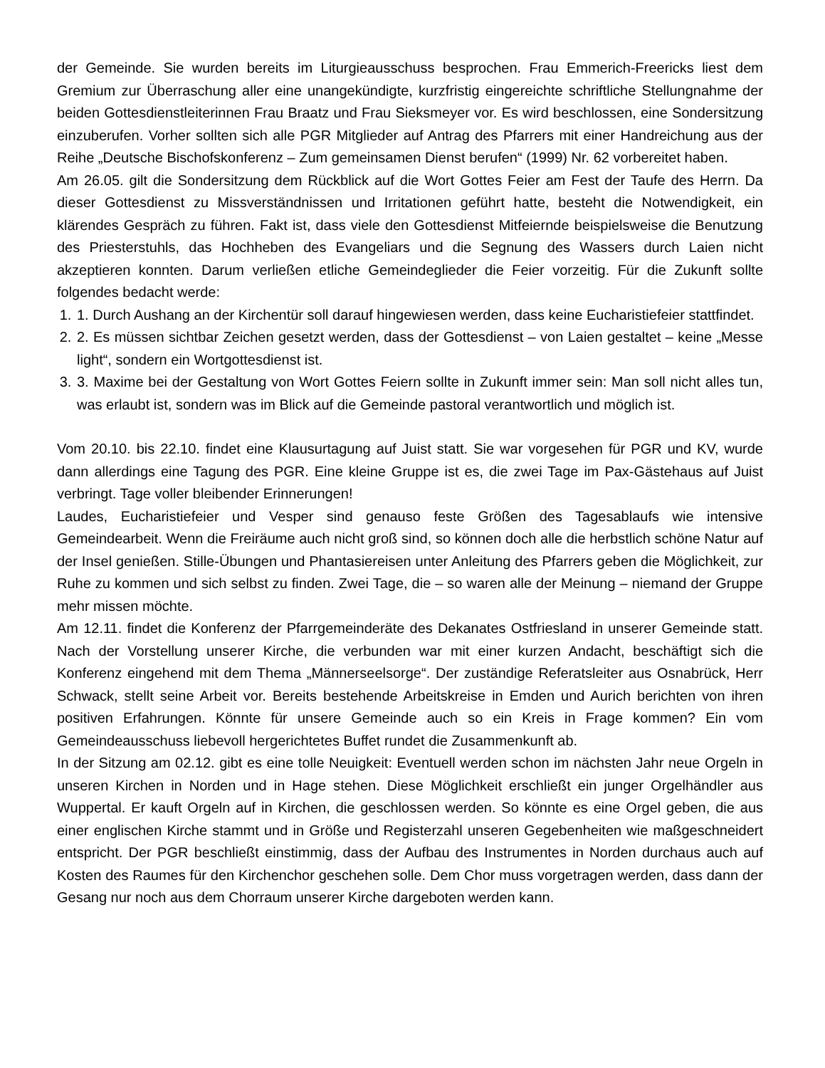der Gemeinde. Sie wurden bereits im Liturgieausschuss besprochen. Frau Emmerich-Freericks liest dem Gremium zur Überraschung aller eine unangekündigte, kurzfristig eingereichte schriftliche Stellungnahme der beiden Gottesdienstleiterinnen Frau Braatz und Frau Sieksmeyer vor. Es wird beschlossen, eine Sondersitzung einzuberufen. Vorher sollten sich alle PGR Mitglieder auf Antrag des Pfarrers mit einer Handreichung aus der Reihe „Deutsche Bischofskonferenz – Zum gemeinsamen Dienst berufen“ (1999) Nr. 62 vorbereitet haben.
Am 26.05. gilt die Sondersitzung dem Rückblick auf die Wort Gottes Feier am Fest der Taufe des Herrn. Da dieser Gottesdienst zu Missverständnissen und Irritationen geführt hatte, besteht die Notwendigkeit, ein klärendes Gespräch zu führen. Fakt ist, dass viele den Gottesdienst Mitfeiernde beispielsweise die Benutzung des Priesterstuhls, das Hochheben des Evangeliars und die Segnung des Wassers durch Laien nicht akzeptieren konnten. Darum verließen etliche Gemeindeglieder die Feier vorzeitig. Für die Zukunft sollte folgendes bedacht werde:
1. 1. Durch Aushang an der Kirchentür soll darauf hingewiesen werden, dass keine Eucharistiefeier stattfindet.
2. 2. Es müssen sichtbar Zeichen gesetzt werden, dass der Gottesdienst – von Laien gestaltet – keine „Messe light“, sondern ein Wortgottesdienst ist.
3. 3. Maxime bei der Gestaltung von Wort Gottes Feiern sollte in Zukunft immer sein: Man soll nicht alles tun, was erlaubt ist, sondern was im Blick auf die Gemeinde pastoral verantwortlich und möglich ist.
Vom 20.10. bis 22.10. findet eine Klausurtagung auf Juist statt. Sie war vorgesehen für PGR und KV, wurde dann allerdings eine Tagung des PGR. Eine kleine Gruppe ist es, die zwei Tage im Pax-Gästehaus auf Juist verbringt. Tage voller bleibender Erinnerungen!
Laudes, Eucharistiefeier und Vesper sind genauso feste Größen des Tagesablaufs wie intensive Gemeindearbeit. Wenn die Freiräume auch nicht groß sind, so können doch alle die herbstlich schöne Natur auf der Insel genießen. Stille-Übungen und Phantasiereisen unter Anleitung des Pfarrers geben die Möglichkeit, zur Ruhe zu kommen und sich selbst zu finden. Zwei Tage, die – so waren alle der Meinung – niemand der Gruppe mehr missen möchte.
Am 12.11. findet die Konferenz der Pfarrgemeinderäte des Dekanates Ostfriesland in unserer Gemeinde statt. Nach der Vorstellung unserer Kirche, die verbunden war mit einer kurzen Andacht, beschäftigt sich die Konferenz eingehend mit dem Thema „Männerseelsorge“. Der zuständige Referatsleiter aus Osnabrück, Herr Schwack, stellt seine Arbeit vor. Bereits bestehende Arbeitskreise in Emden und Aurich berichten von ihren positiven Erfahrungen. Könnte für unsere Gemeinde auch so ein Kreis in Frage kommen? Ein vom Gemeindeausschuss liebevoll hergerichtetes Buffet rundet die Zusammenkunft ab.
In der Sitzung am 02.12. gibt es eine tolle Neuigkeit: Eventuell werden schon im nächsten Jahr neue Orgeln in unseren Kirchen in Norden und in Hage stehen. Diese Möglichkeit erschließt ein junger Orgelhändler aus Wuppertal. Er kauft Orgeln auf in Kirchen, die geschlossen werden. So könnte es eine Orgel geben, die aus einer englischen Kirche stammt und in Größe und Registerzahl unseren Gegebenheiten wie maßgeschneidert entspricht. Der PGR beschließt einstimmig, dass der Aufbau des Instrumentes in Norden durchaus auch auf Kosten des Raumes für den Kirchenchor geschehen solle. Dem Chor muss vorgetragen werden, dass dann der Gesang nur noch aus dem Chorraum unserer Kirche dargeboten werden kann.